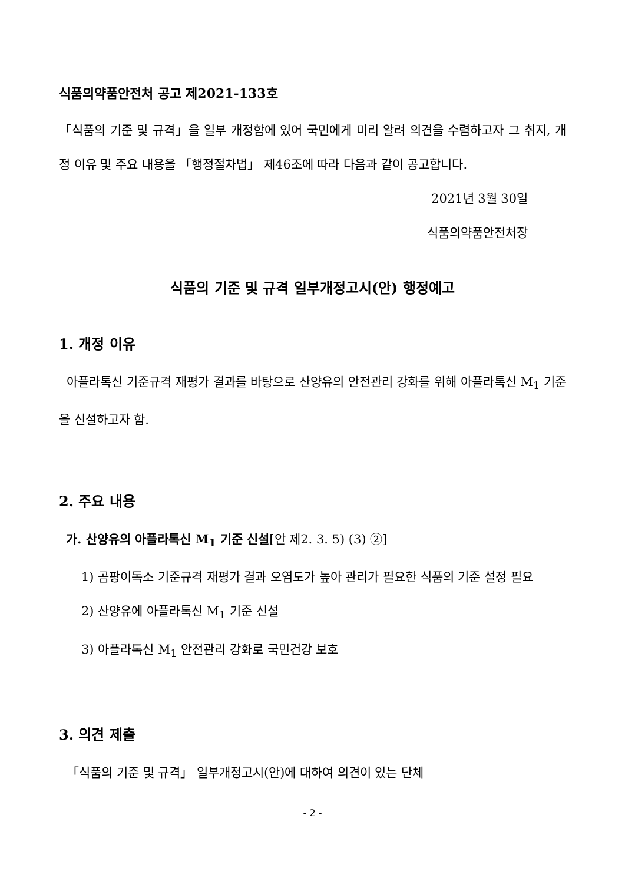식품의약품안전처 공고 제2021-133호
「식품의 기준 및 규격」을 일부 개정함에 있어 국민에게 미리 알려 의견을 수렴하고자 그 취지, 개정 이유 및 주요 내용을 「행정절차법」 제46조에 따라 다음과 같이 공고합니다.
2021년 3월 30일
식품의약품안전처장
식품의 기준 및 규격 일부개정고시(안) 행정예고
1. 개정 이유
아플라톡신 기준규격 재평가 결과를 바탕으로 산양유의 안전관리 강화를 위해 아플라톡신 M<sub>1</sub> 기준을 신설하고자 함.
2. 주요 내용
가. 산양유의 아플라톡신 M<sub>1</sub> 기준 신설[안 제2. 3. 5) (3) ②]
1) 곰팡이독소 기준규격 재평가 결과 오염도가 높아 관리가 필요한 식품의 기준 설정 필요
2) 산양유에 아플라톡신 M<sub>1</sub> 기준 신설
3) 아플라톡신 M<sub>1</sub> 안전관리 강화로 국민건강 보호
3. 의견 제출
「식품의 기준 및 규격」 일부개정고시(안)에 대하여 의견이 있는 단체
- 2 -